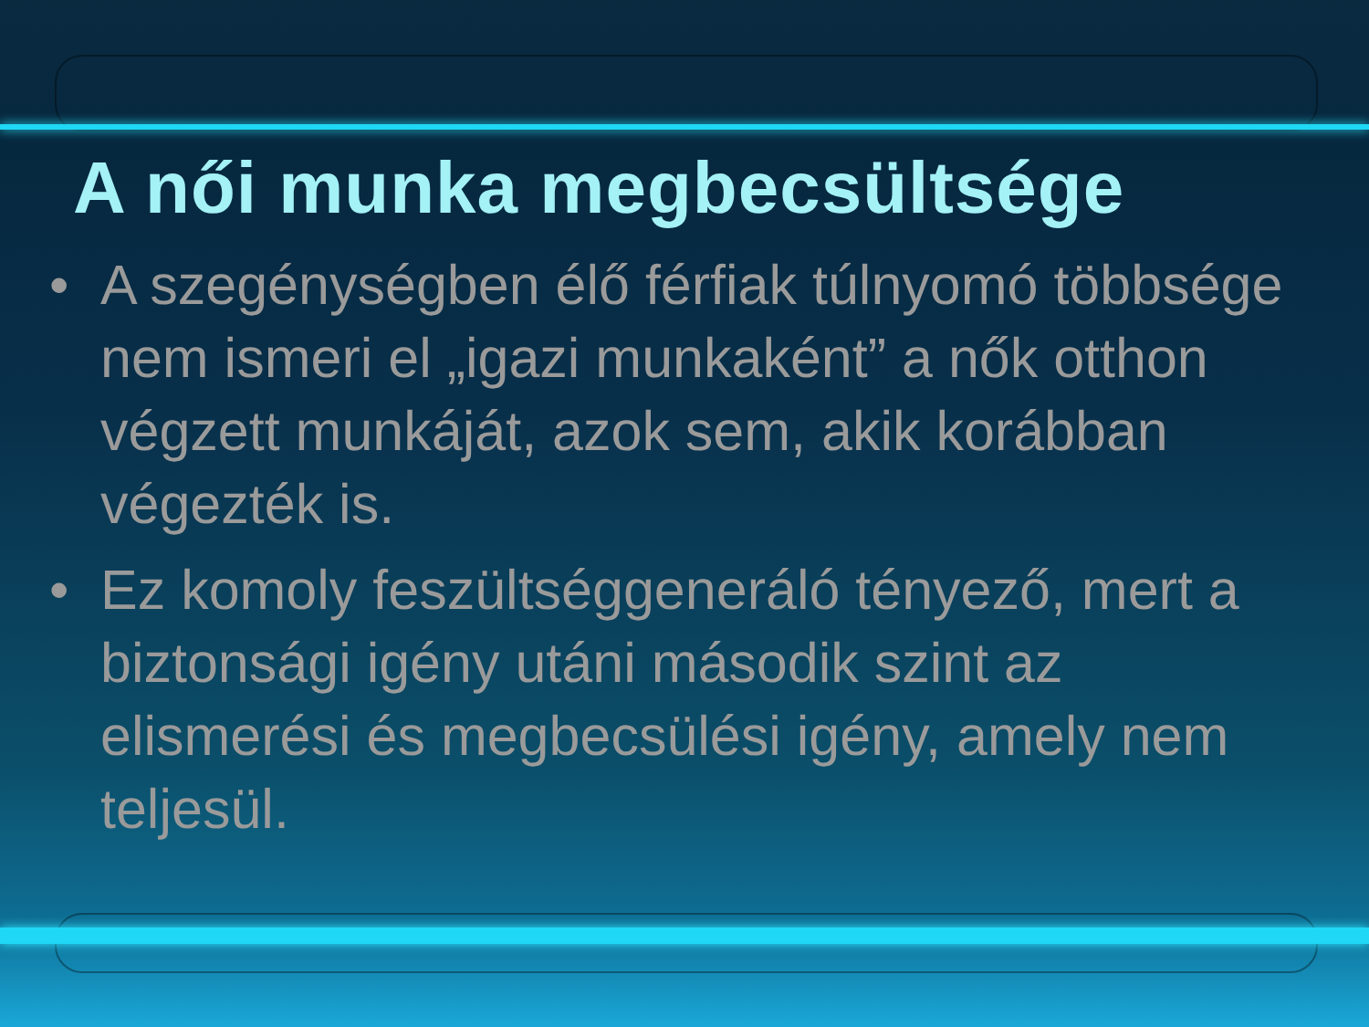A női munka megbecsültsége
• A szegénységben élő férfiak túlnyomó többsége nem ismeri el „igazi munkaként” a nők otthon végzett munkáját, azok sem, akik korábban végezték is.
• Ez komoly feszültséggeneráló tényező, mert a biztonsági igény utáni második szint az elismerési és megbecsülési igény, amely nem teljesül.